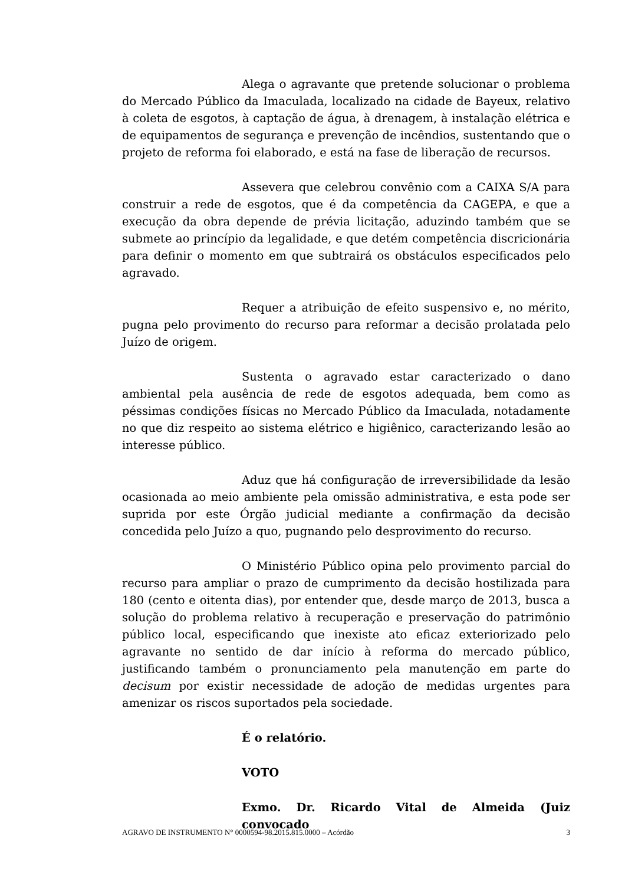Alega o agravante que pretende solucionar o problema do Mercado Público da Imaculada, localizado na cidade de Bayeux, relativo à coleta de esgotos, à captação de água, à drenagem, à instalação elétrica e de equipamentos de segurança e prevenção de incêndios, sustentando que o projeto de reforma foi elaborado, e está na fase de liberação de recursos.
Assevera que celebrou convênio com a CAIXA S/A para construir a rede de esgotos, que é da competência da CAGEPA, e que a execução da obra depende de prévia licitação, aduzindo também que se submete ao princípio da legalidade, e que detém competência discricionária para definir o momento em que subtrairá os obstáculos especificados pelo agravado.
Requer a atribuição de efeito suspensivo e, no mérito, pugna pelo provimento do recurso para reformar a decisão prolatada pelo Juízo de origem.
Sustenta o agravado estar caracterizado o dano ambiental pela ausência de rede de esgotos adequada, bem como as péssimas condições físicas no Mercado Público da Imaculada, notadamente no que diz respeito ao sistema elétrico e higiênico, caracterizando lesão ao interesse público.
Aduz que há configuração de irreversibilidade da lesão ocasionada ao meio ambiente pela omissão administrativa, e esta pode ser suprida por este Órgão judicial mediante a confirmação da decisão concedida pelo Juízo a quo, pugnando pelo desprovimento do recurso.
O Ministério Público opina pelo provimento parcial do recurso para ampliar o prazo de cumprimento da decisão hostilizada para 180 (cento e oitenta dias), por entender que, desde março de 2013, busca a solução do problema relativo à recuperação e preservação do patrimônio público local, especificando que inexiste ato eficaz exteriorizado pelo agravante no sentido de dar início à reforma do mercado público, justificando também o pronunciamento pela manutenção em parte do decisum por existir necessidade de adoção de medidas urgentes para amenizar os riscos suportados pela sociedade.
É o relatório.
VOTO
Exmo. Dr. Ricardo Vital de Almeida (Juiz convocado
AGRAVO DE INSTRUMENTO N° 0000594-98.2015.815.0000 – Acórdão 3